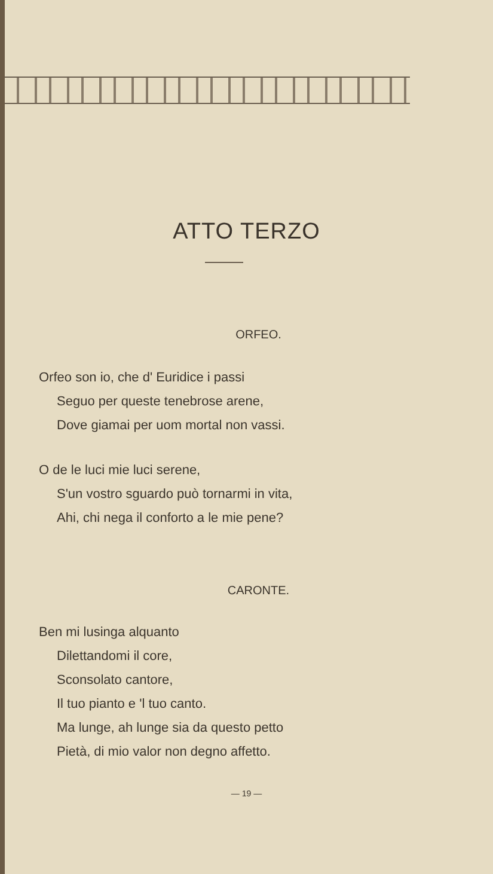ATTO TERZO
ORFEO.
Orfeo son io, che d' Euridice i passi
Seguo per queste tenebrose arene,
Dove giamai per uom mortal non vassi.
O de le luci mie luci serene,
S'un vostro sguardo può tornarmi in vita,
Ahi, chi nega il conforto a le mie pene?
CARONTE.
Ben mi lusinga alquanto
Dilettandomi il core,
Sconsolato cantore,
Il tuo pianto e 'l tuo canto.
Ma lunge, ah lunge sia da questo petto
Pietà, di mio valor non degno affetto.
— 19 —